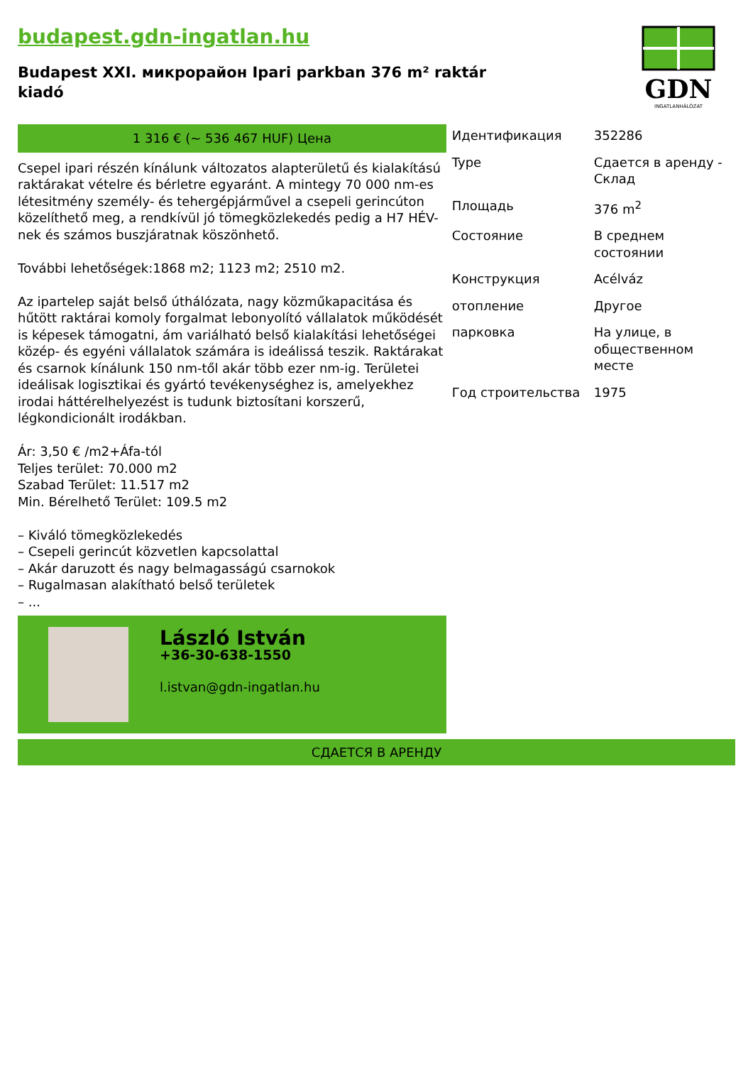budapest.gdn-ingatlan.hu
Budapest XXI. микрорайон Ipari parkban 376 m² raktár kiadó
GDN
INGATLANHÁLÓZAT
1 316 € (~ 536 467 HUF) Цена
Csepel ipari részén kínálunk változatos alapterületű és kialakítású raktárakat vételre és bérletre egyaránt. A mintegy 70 000 nm-es létesitmény személy- és tehergépjárművel a csepeli gerincúton közelíthető meg, a rendkívül jó tömegközlekedés pedig a H7 HÉV-nek és számos buszjáratnak köszönhető.
További lehetőségek:1868 m2; 1123 m2; 2510 m2.
Az ipartelep saját belső úthálózata, nagy közműkapacitása és hűtött raktárai komoly forgalmat lebonyolító vállalatok működését is képesek támogatni, ám variálható belső kialakítási lehetőségei közép- és egyéni vállalatok számára is ideálissá teszik. Raktárakat és csarnok kínálunk 150 nm-től akár több ezer nm-ig. Területei ideálisak logisztikai és gyártó tevékenységhez is, amelyekhez irodai háttérelhelyezést is tudunk biztosítani korszerű, légkondicionált irodákban.
Ár: 3,50 € /m2+Áfa-tól
Teljes terület: 70.000 m2
Szabad Terület: 11.517 m2
Min. Bérelhető Terület: 109.5 m2
– Kiváló tömegközlekedés
– Csepeli gerincút közvetlen kapcsolattal
– Akár daruzott és nagy belmagasságú csarnokok
– Rugalmasan alakítható belső területek
– ...
László István
+36-30-638-1550
l.istvan@gdn-ingatlan.hu
| Идентификация | 352286 |
| Type | Сдается в аренду - Склад |
| Площадь | 376 m<sup>2</sup> |
| Состояние | В среднем состоянии |
| Конструкция | Acélváz |
| отопление | Другое |
| парковка | На улице, в общественном месте |
| Год строительства | 1975 |
СДАЕТСЯ В АРЕНДУ